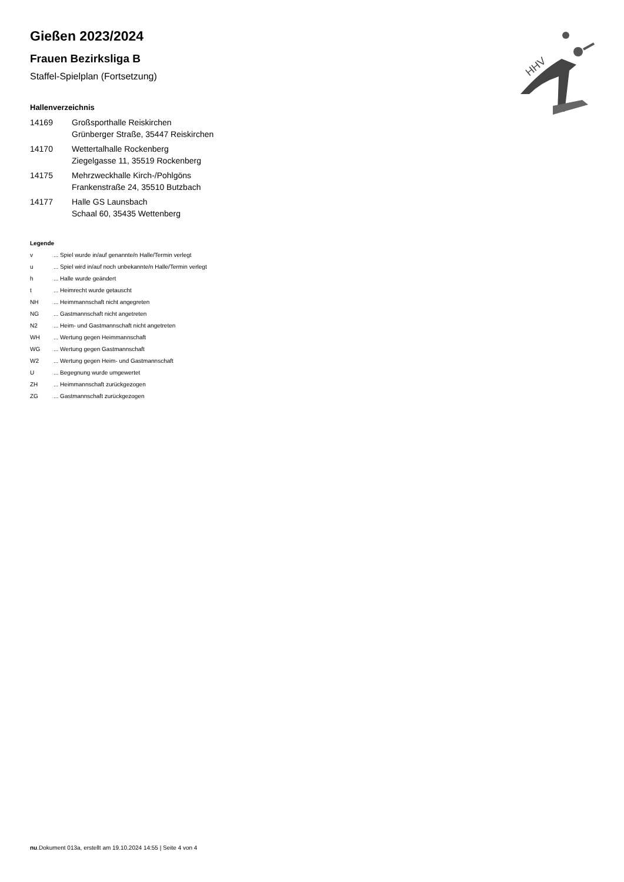Gießen 2023/2024
Frauen Bezirksliga B
Staffel-Spielplan (Fortsetzung)
Hallenverzeichnis
| 14169 | Großsporthalle Reiskirchen Grünberger Straße, 35447 Reiskirchen |
| 14170 | Wettertalhalle Rockenberg Ziegelgasse 11, 35519 Rockenberg |
| 14175 | Mehrzweckhalle Kirch-/Pohlgöns Frankenstraße 24, 35510 Butzbach |
| 14177 | Halle GS Launsbach Schaal 60, 35435 Wettenberg |
Legende
| v | ... Spiel wurde in/auf genannte/n Halle/Termin verlegt |
| u | ... Spiel wird in/auf noch unbekannte/n Halle/Termin verlegt |
| h | ... Halle wurde geändert |
| t | ... Heimrecht wurde getauscht |
| NH | ... Heimmannschaft nicht angegreten |
| NG | ... Gastmannschaft nicht angetreten |
| N2 | ... Heim- und Gastmannschaft nicht angetreten |
| WH | ... Wertung gegen Heimmannschaft |
| WG | ... Wertung gegen Gastmannschaft |
| W2 | ... Wertung gegen Heim- und Gastmannschaft |
| U | ... Begegnung wurde umgewertet |
| ZH | ... Heimmannschaft zurückgezogen |
| ZG | ... Gastmannschaft zurückgezogen |
HHV
nu.Dokument 013a, erstellt am 19.10.2024 14:55 | Seite 4 von 4